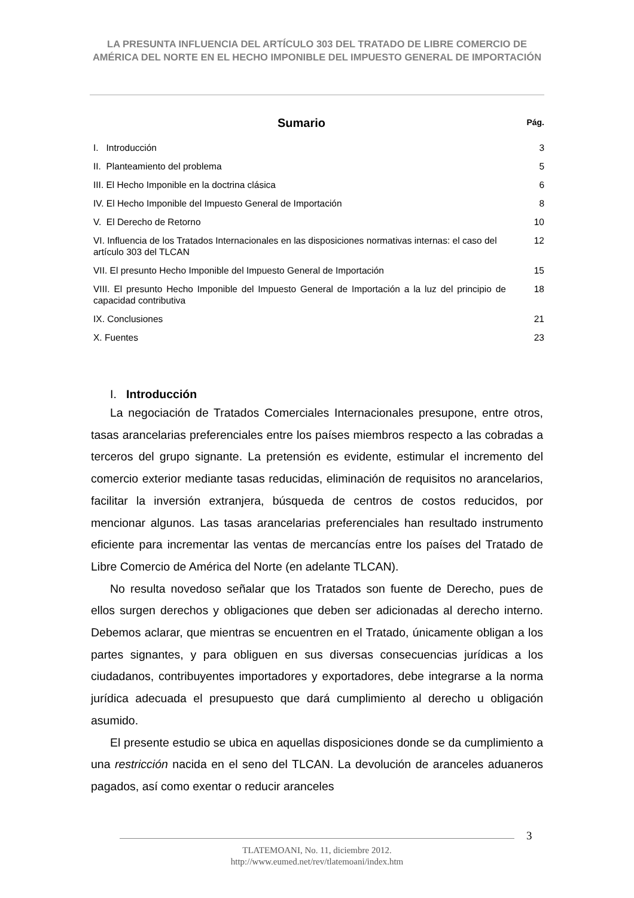LA PRESUNTA INFLUENCIA DEL ARTÍCULO 303 DEL TRATADO DE LIBRE COMERCIO DE AMÉRICA DEL NORTE EN EL HECHO IMPONIBLE DEL IMPUESTO GENERAL DE IMPORTACIÓN
Sumario
Pág.
| I. Introducción | 3 |
| II. Planteamiento del problema | 5 |
| III. El Hecho Imponible en la doctrina clásica | 6 |
| IV. El Hecho Imponible del Impuesto General de Importación | 8 |
| V. El Derecho de Retorno | 10 |
| VI. Influencia de los Tratados Internacionales en las disposiciones normativas internas: el caso del artículo 303 del TLCAN | 12 |
| VII. El presunto Hecho Imponible del Impuesto General de Importación | 15 |
| VIII. El presunto Hecho Imponible del Impuesto General de Importación a la luz del principio de capacidad contributiva | 18 |
| IX. Conclusiones | 21 |
| X. Fuentes | 23 |
I. Introducción
La negociación de Tratados Comerciales Internacionales presupone, entre otros, tasas arancelarias preferenciales entre los países miembros respecto a las cobradas a terceros del grupo signante. La pretensión es evidente, estimular el incremento del comercio exterior mediante tasas reducidas, eliminación de requisitos no arancelarios, facilitar la inversión extranjera, búsqueda de centros de costos reducidos, por mencionar algunos. Las tasas arancelarias preferenciales han resultado instrumento eficiente para incrementar las ventas de mercancías entre los países del Tratado de Libre Comercio de América del Norte (en adelante TLCAN).
No resulta novedoso señalar que los Tratados son fuente de Derecho, pues de ellos surgen derechos y obligaciones que deben ser adicionadas al derecho interno. Debemos aclarar, que mientras se encuentren en el Tratado, únicamente obligan a los partes signantes, y para obliguen en sus diversas consecuencias jurídicas a los ciudadanos, contribuyentes importadores y exportadores, debe integrarse a la norma jurídica adecuada el presupuesto que dará cumplimiento al derecho u obligación asumido.
El presente estudio se ubica en aquellas disposiciones donde se da cumplimiento a una restricción nacida en el seno del TLCAN. La devolución de aranceles aduaneros pagados, así como exentar o reducir aranceles
3
TLATEMOANI, No. 11, diciembre 2012.
http://www.eumed.net/rev/tlatemoani/index.htm